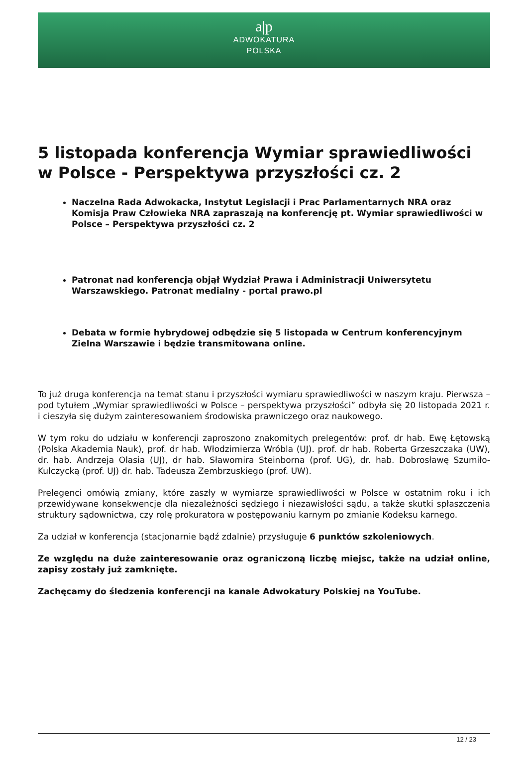a|p
ADWOKATURA
POLSKA
5 listopada konferencja Wymiar sprawiedliwości w Polsce - Perspektywa przyszłości cz. 2
Naczelna Rada Adwokacka, Instytut Legislacji i Prac Parlamentarnych NRA oraz Komisja Praw Człowieka NRA zapraszają na konferencję pt. Wymiar sprawiedliwości w Polsce – Perspektywa przyszłości cz. 2
Patronat nad konferencją objął Wydział Prawa i Administracji Uniwersytetu Warszawskiego. Patronat medialny - portal prawo.pl
Debata w formie hybrydowej odbędzie się 5 listopada w Centrum konferencyjnym Zielna Warszawie i będzie transmitowana online.
To już druga konferencja na temat stanu i przyszłości wymiaru sprawiedliwości w naszym kraju. Pierwsza – pod tytułem „Wymiar sprawiedliwości w Polsce – perspektywa przyszłości” odbyła się 20 listopada 2021 r. i cieszyła się dużym zainteresowaniem środowiska prawniczego oraz naukowego.
W tym roku do udziału w konferencji zaproszono znakomitych prelegentów: prof. dr hab. Ewę Łętowską (Polska Akademia Nauk), prof. dr hab. Włodzimierza Wróbla (UJ). prof. dr hab. Roberta Grzeszczaka (UW), dr. hab. Andrzeja Olasia (UJ), dr hab. Sławomira Steinborna (prof. UG), dr. hab. Dobrosławę Szumiło-Kulczycką (prof. UJ) dr. hab. Tadeusza Zembrzuskiego (prof. UW).
Prelegenci omówią zmiany, które zaszły w wymiarze sprawiedliwości w Polsce w ostatnim roku i ich przewidywane konsekwencje dla niezależności sędziego i niezawisłości sądu, a także skutki spłaszczenia struktury sądownictwa, czy rolę prokuratora w postępowaniu karnym po zmianie Kodeksu karnego.
Za udział w konferencja (stacjonarnie bądź zdalnie) przysługuje 6 punktów szkoleniowych.
Ze względu na duże zainteresowanie oraz ograniczoną liczbę miejsc, także na udział online, zapisy zostały już zamknięte.
Zachęcamy do śledzenia konferencji na kanale Adwokatury Polskiej na YouTube.
12 / 23